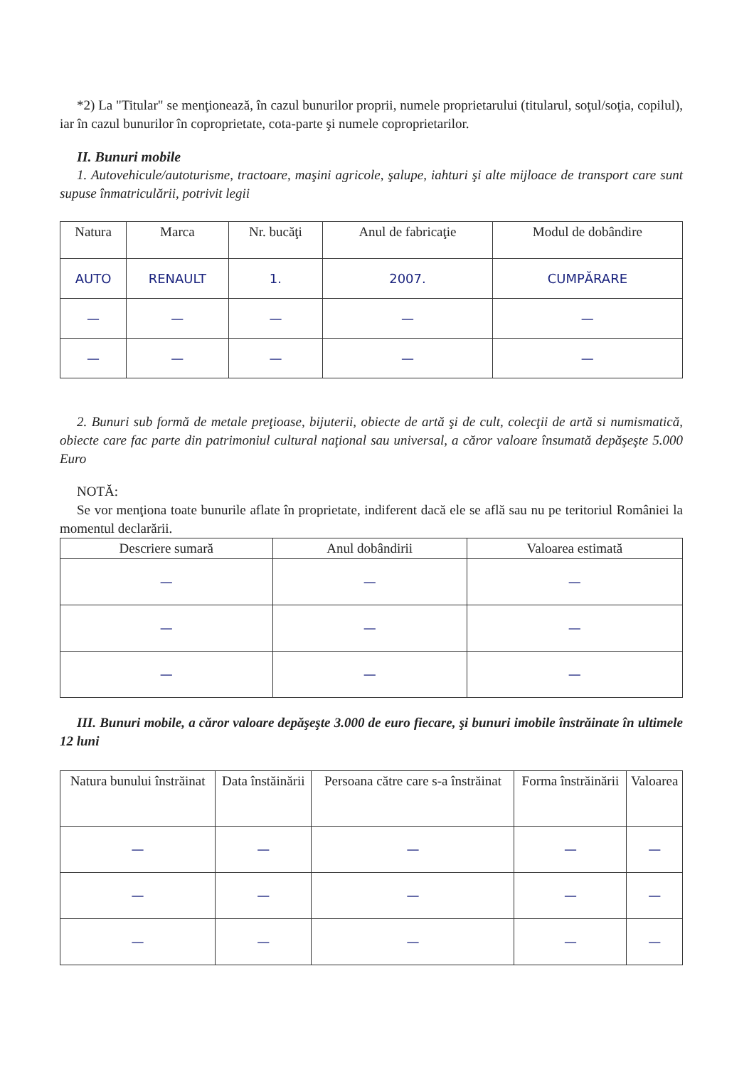*2) La "Titular" se menţionează, în cazul bunurilor proprii, numele proprietarului (titularul, soţul/soţia, copilul), iar în cazul bunurilor în coproprietate, cota-parte şi numele coproprietarilor.
II. Bunuri mobile
1. Autovehicule/autoturisme, tractoare, maşini agricole, şalupe, iahturi şi alte mijloace de transport care sunt supuse înmatriculării, potrivit legii
| Natura | Marca | Nr. bucăţi | Anul de fabricaţie | Modul de dobândire |
| --- | --- | --- | --- | --- |
| AUTO | RENAULT | 1. | 2007. | CUMPĂRARE |
| — | — | — | — | — |
| — | — | — | — | — |
2. Bunuri sub formă de metale preţioase, bijuterii, obiecte de artă şi de cult, colecţii de artă si numismatică, obiecte care fac parte din patrimoniul cultural naţional sau universal, a căror valoare însumată depăşeşte 5.000 Euro
NOTĂ:
Se vor menţiona toate bunurile aflate în proprietate, indiferent dacă ele se află sau nu pe teritoriul României la momentul declarării.
| Descriere sumară | Anul dobândirii | Valoarea estimată |
| --- | --- | --- |
| — | — | — |
| — | — | — |
| — | — | — |
III. Bunuri mobile, a căror valoare depăşeşte 3.000 de euro fiecare, şi bunuri imobile înstrăinate în ultimele 12 luni
| Natura bunului înstrăinat | Data înstăinării | Persoana către care s-a înstrăinat | Forma înstrăinării | Valoarea |
| --- | --- | --- | --- | --- |
| — | — | — | — | — |
| — | — | — | — | — |
| — | — | — | — | — |